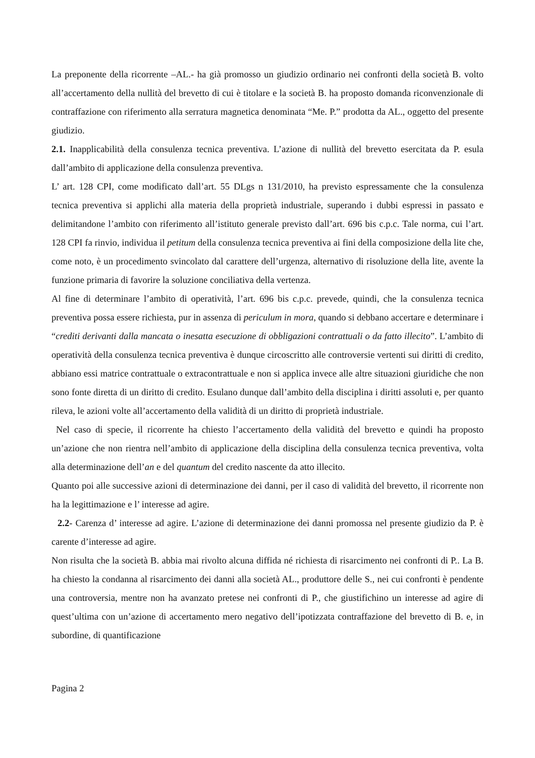La preponente della ricorrente –AL.- ha già promosso un giudizio ordinario nei confronti della società B. volto all’accertamento della nullità del brevetto di cui è titolare e la società B. ha proposto domanda riconvenzionale di contraffazione con riferimento alla serratura magnetica denominata “Me. P.” prodotta da AL., oggetto del presente giudizio.
2.1. Inapplicabilità della consulenza tecnica preventiva. L’azione di nullità del brevetto esercitata da P. esula dall’ambito di applicazione della consulenza preventiva.
L’ art. 128 CPI, come modificato dall’art. 55 DLgs n 131/2010, ha previsto espressamente che la consulenza tecnica preventiva si applichi alla materia della proprietà industriale, superando i dubbi espressi in passato e delimitandone l’ambito con riferimento all’istituto generale previsto dall’art. 696 bis c.p.c. Tale norma, cui l’art. 128 CPI fa rinvio, individua il petitum della consulenza tecnica preventiva ai fini della composizione della lite che, come noto, è un procedimento svincolato dal carattere dell’urgenza, alternativo di risoluzione della lite, avente la funzione primaria di favorire la soluzione conciliativa della vertenza.
Al fine di determinare l’ambito di operatività, l’art. 696 bis c.p.c. prevede, quindi, che la consulenza tecnica preventiva possa essere richiesta, pur in assenza di periculum in mora, quando si debbano accertare e determinare i “crediti derivanti dalla mancata o inesatta esecuzione di obbligazioni contrattuali o da fatto illecito”. L’ambito di operatività della consulenza tecnica preventiva è dunque circoscritto alle controversie vertenti sui diritti di credito, abbiano essi matrice contrattuale o extracontrattuale e non si applica invece alle altre situazioni giuridiche che non sono fonte diretta di un diritto di credito. Esulano dunque dall’ambito della disciplina i diritti assoluti e, per quanto rileva, le azioni volte all’accertamento della validità di un diritto di proprietà industriale.
Nel caso di specie, il ricorrente ha chiesto l’accertamento della validità del brevetto e quindi ha proposto un’azione che non rientra nell’ambito di applicazione della disciplina della consulenza tecnica preventiva, volta alla determinazione dell’an e del quantum del credito nascente da atto illecito.
Quanto poi alle successive azioni di determinazione dei danni, per il caso di validità del brevetto, il ricorrente non ha la legittimazione e l’ interesse ad agire.
2.2- Carenza d’ interesse ad agire. L’azione di determinazione dei danni promossa nel presente giudizio da P. è carente d’interesse ad agire.
Non risulta che la società B. abbia mai rivolto alcuna diffida né richiesta di risarcimento nei confronti di P.. La B. ha chiesto la condanna al risarcimento dei danni alla società AL., produttore delle S., nei cui confronti è pendente una controversia, mentre non ha avanzato pretese nei confronti di P., che giustifichino un interesse ad agire di quest’ultima con un’azione di accertamento mero negativo dell’ipotizzata contraffazione del brevetto di B. e, in subordine, di quantificazione
Pagina 2